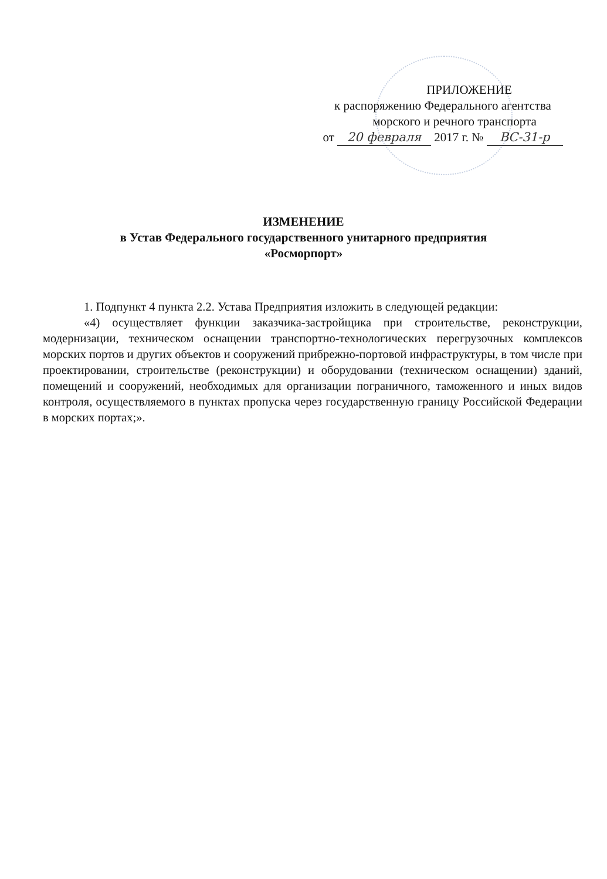ПРИЛОЖЕНИЕ
к распоряжению Федерального агентства
морского и речного транспорта
от 20 февраля 2017 г. № ВС-31-р
ИЗМЕНЕНИЕ
в Устав Федерального государственного унитарного предприятия
«Росморпорт»
1. Подпункт 4 пункта 2.2. Устава Предприятия изложить в следующей редакции:
«4) осуществляет функции заказчика-застройщика при строительстве, реконструкции, модернизации, техническом оснащении транспортно-технологических перегрузочных комплексов морских портов и других объектов и сооружений прибрежно-портовой инфраструктуры, в том числе при проектировании, строительстве (реконструкции) и оборудовании (техническом оснащении) зданий, помещений и сооружений, необходимых для организации пограничного, таможенного и иных видов контроля, осуществляемого в пунктах пропуска через государственную границу Российской Федерации в морских портах;».